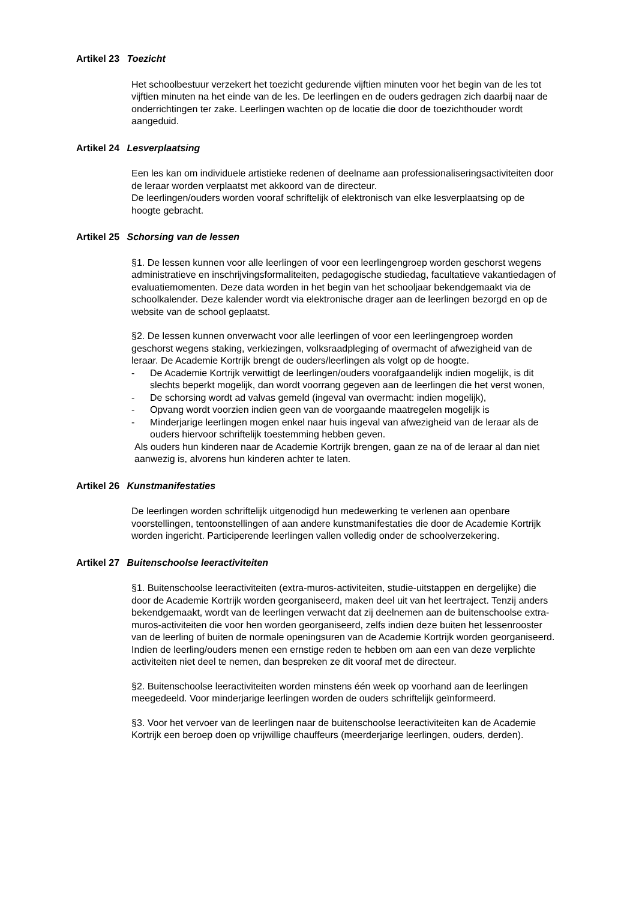Artikel 23 Toezicht
Het schoolbestuur verzekert het toezicht gedurende vijftien minuten voor het begin van de les tot vijftien minuten na het einde van de les. De leerlingen en de ouders gedragen zich daarbij naar de onderrichtingen ter zake. Leerlingen wachten op de locatie die door de toezichthouder wordt aangeduid.
Artikel 24 Lesverplaatsing
Een les kan om individuele artistieke redenen of deelname aan professionaliseringsactiviteiten door de leraar worden verplaatst met akkoord van de directeur.
De leerlingen/ouders worden vooraf schriftelijk of elektronisch van elke lesverplaatsing op de hoogte gebracht.
Artikel 25 Schorsing van de lessen
§1. De lessen kunnen voor alle leerlingen of voor een leerlingengroep worden geschorst wegens administratieve en inschrijvingsformaliteiten, pedagogische studiedag, facultatieve vakantiedagen of evaluatiemomenten. Deze data worden in het begin van het schooljaar bekendgemaakt via de schoolkalender. Deze kalender wordt via elektronische drager aan de leerlingen bezorgd en op de website van de school geplaatst.
§2. De lessen kunnen onverwacht voor alle leerlingen of voor een leerlingengroep worden geschorst wegens staking, verkiezingen, volksraadpleging of overmacht of afwezigheid van de leraar. De Academie Kortrijk brengt de ouders/leerlingen als volgt op de hoogte.
- De Academie Kortrijk verwittigt de leerlingen/ouders voorafgaandelijk indien mogelijk, is dit slechts beperkt mogelijk, dan wordt voorrang gegeven aan de leerlingen die het verst wonen,
- De schorsing wordt ad valvas gemeld (ingeval van overmacht: indien mogelijk),
- Opvang wordt voorzien indien geen van de voorgaande maatregelen mogelijk is
- Minderjarige leerlingen mogen enkel naar huis ingeval van afwezigheid van de leraar als de ouders hiervoor schriftelijk toestemming hebben geven.
Als ouders hun kinderen naar de Academie Kortrijk brengen, gaan ze na of de leraar al dan niet aanwezig is, alvorens hun kinderen achter te laten.
Artikel 26 Kunstmanifestaties
De leerlingen worden schriftelijk uitgenodigd hun medewerking te verlenen aan openbare voorstellingen, tentoonstellingen of aan andere kunstmanifestaties die door de Academie Kortrijk worden ingericht. Participerende leerlingen vallen volledig onder de schoolverzekering.
Artikel 27 Buitenschoolse leeractiviteiten
§1. Buitenschoolse leeractiviteiten (extra-muros-activiteiten, studie-uitstappen en dergelijke) die door de Academie Kortrijk worden georganiseerd, maken deel uit van het leertraject. Tenzij anders bekendgemaakt, wordt van de leerlingen verwacht dat zij deelnemen aan de buitenschoolse extra-muros-activiteiten die voor hen worden georganiseerd, zelfs indien deze buiten het lessenrooster van de leerling of buiten de normale openingsuren van de Academie Kortrijk worden georganiseerd. Indien de leerling/ouders menen een ernstige reden te hebben om aan een van deze verplichte activiteiten niet deel te nemen, dan bespreken ze dit vooraf met de directeur.
§2. Buitenschoolse leeractiviteiten worden minstens één week op voorhand aan de leerlingen meegedeeld. Voor minderjarige leerlingen worden de ouders schriftelijk geïnformeerd.
§3. Voor het vervoer van de leerlingen naar de buitenschoolse leeractiviteiten kan de Academie Kortrijk een beroep doen op vrijwillige chauffeurs (meerderjarige leerlingen, ouders, derden).